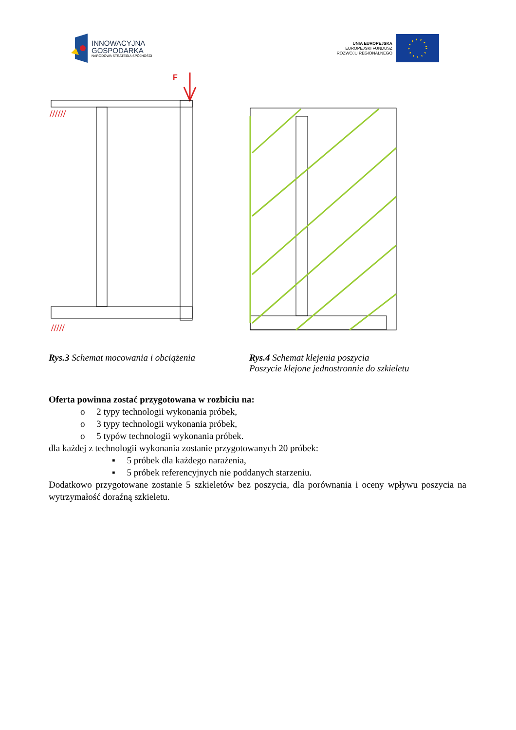INNOWACYJNA
GOSPODARKA
NARODOWA STRATEGIA SPÓJNOŚCI
UNIA EUROPEJSKA
EUROPEJSKI FUNDUSZ
ROZWOJU REGIONALNEGO
F
//////
/////
Rys.3 Schemat mocowania i obciążenia Rys.4 Schemat klejenia poszycia
Poszycie klejone jednostronnie do szkieletu
Oferta powinna zostać przygotowana w rozbiciu na:
o 2 typy technologii wykonania próbek,
o 3 typy technologii wykonania próbek,
o 5 typów technologii wykonania próbek.
dla każdej z technologii wykonania zostanie przygotowanych 20 próbek:
▪ 5 próbek dla każdego narażenia,
▪ 5 próbek referencyjnych nie poddanych starzeniu.
Dodatkowo przygotowane zostanie 5 szkieletów bez poszycia, dla porównania i oceny wpływu poszycia na wytrzymałość doraźną szkieletu.